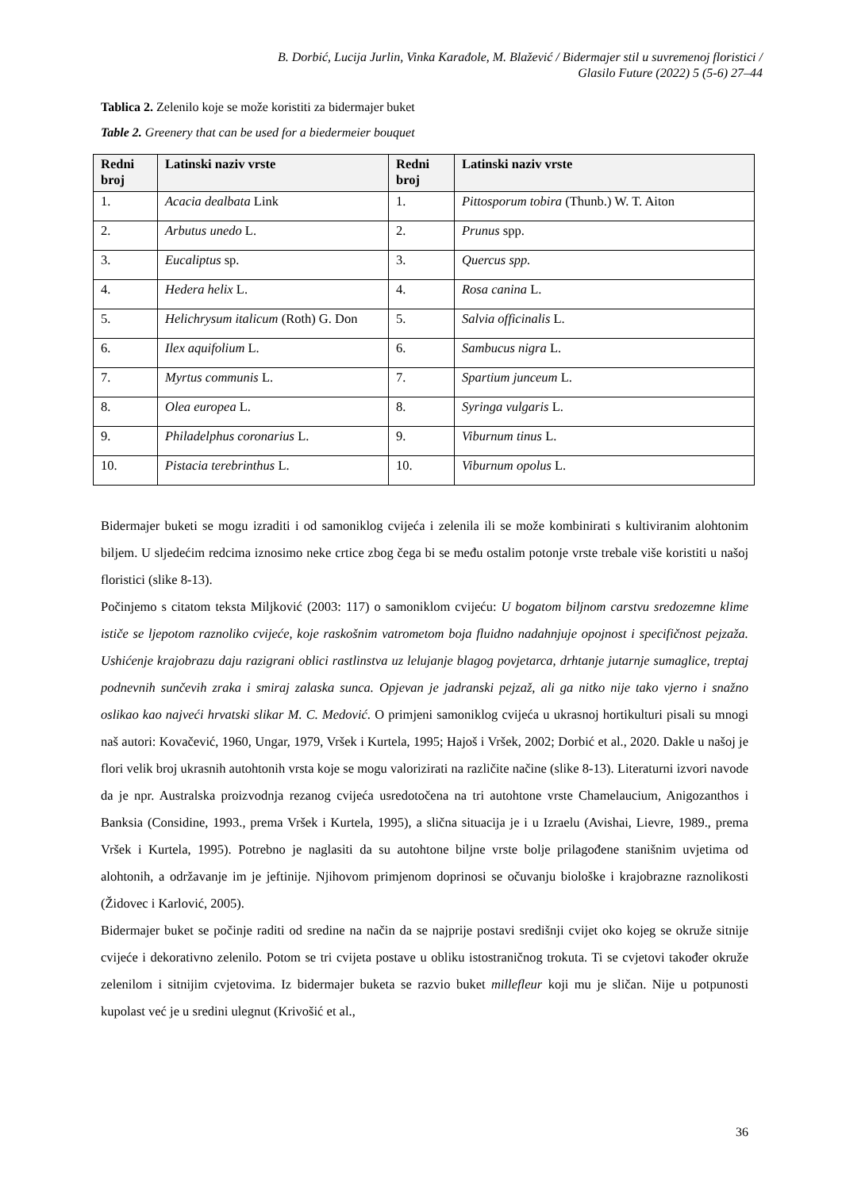B. Dorbić, Lucija Jurlin, Vinka Karađole, M. Blažević / Bidermajer stil u suvremenoj floristici /
Glasilo Future (2022) 5 (5-6) 27–44
Tablica 2. Zelenilo koje se može koristiti za bidermajer buket
Table 2. Greenery that can be used for a biedermeier bouquet
| Redni broj | Latinski naziv vrste | Redni broj | Latinski naziv vrste |
| --- | --- | --- | --- |
| 1. | Acacia dealbata Link | 1. | Pittosporum tobira (Thunb.) W. T. Aiton |
| 2. | Arbutus unedo L. | 2. | Prunus spp. |
| 3. | Eucaliptus sp. | 3. | Quercus spp. |
| 4. | Hedera helix L. | 4. | Rosa canina L. |
| 5. | Helichrysum italicum (Roth) G. Don | 5. | Salvia officinalis L. |
| 6. | Ilex aquifolium L. | 6. | Sambucus nigra L. |
| 7. | Myrtus communis L. | 7. | Spartium junceum L. |
| 8. | Olea europea L. | 8. | Syringa vulgaris L. |
| 9. | Philadelphus coronarius L. | 9. | Viburnum tinus L. |
| 10. | Pistacia terebrinthus L. | 10. | Viburnum opolus L. |
Bidermajer buketi se mogu izraditi i od samoniklog cvijeća i zelenila ili se može kombinirati s kultiviranim alohtonim biljem. U sljedećim redcima iznosimo neke crtice zbog čega bi se među ostalim potonje vrste trebale više koristiti u našoj floristici (slike 8-13).
Počinjemo s citatom teksta Miljković (2003: 117) o samoniklom cvijeću: U bogatom biljnom carstvu sredozemne klime ističe se ljepotom raznoliko cvijeće, koje raskošnim vatrometom boja fluidno nadahnjuje opojnost i specifičnost pejzaža. Ushićenje krajobrazu daju razigrani oblici rastlinstva uz lelujanje blagog povjetarca, drhtanje jutarnje sumaglice, treptaj podnevnih sunčevih zraka i smiraj zalaska sunca. Opjevan je jadranski pejzaž, ali ga nitko nije tako vjerno i snažno oslikao kao najveći hrvatski slikar M. C. Medović. O primjeni samoniklog cvijeća u ukrasnoj hortikulturi pisali su mnogi naš autori: Kovačević, 1960, Ungar, 1979, Vršek i Kurtela, 1995; Hajoš i Vršek, 2002; Dorbić et al., 2020. Dakle u našoj je flori velik broj ukrasnih autohtonih vrsta koje se mogu valorizirati na različite načine (slike 8-13). Literaturni izvori navode da je npr. Australska proizvodnja rezanog cvijeća usredotočena na tri autohtone vrste Chamelaucium, Anigozanthos i Banksia (Considine, 1993., prema Vršek i Kurtela, 1995), a slična situacija je i u Izraelu (Avishai, Lievre, 1989., prema Vršek i Kurtela, 1995). Potrebno je naglasiti da su autohtone biljne vrste bolje prilagođene stanišnim uvjetima od alohtonih, a održavanje im je jeftinije. Njihovom primjenom doprinosi se očuvanju biološke i krajobrazne raznolikosti (Židovec i Karlović, 2005).
Bidermajer buket se počinje raditi od sredine na način da se najprije postavi središnji cvijet oko kojeg se okruže sitnije cvijeće i dekorativno zelenilo. Potom se tri cvijeta postave u obliku istostraničnog trokuta. Ti se cvjetovi također okruže zelenilom i sitnijim cvjetovima. Iz bidermajer buketa se razvio buket millefleur koji mu je sličan. Nije u potpunosti kupolast već je u sredini ulegnut (Krivošić et al.,
36